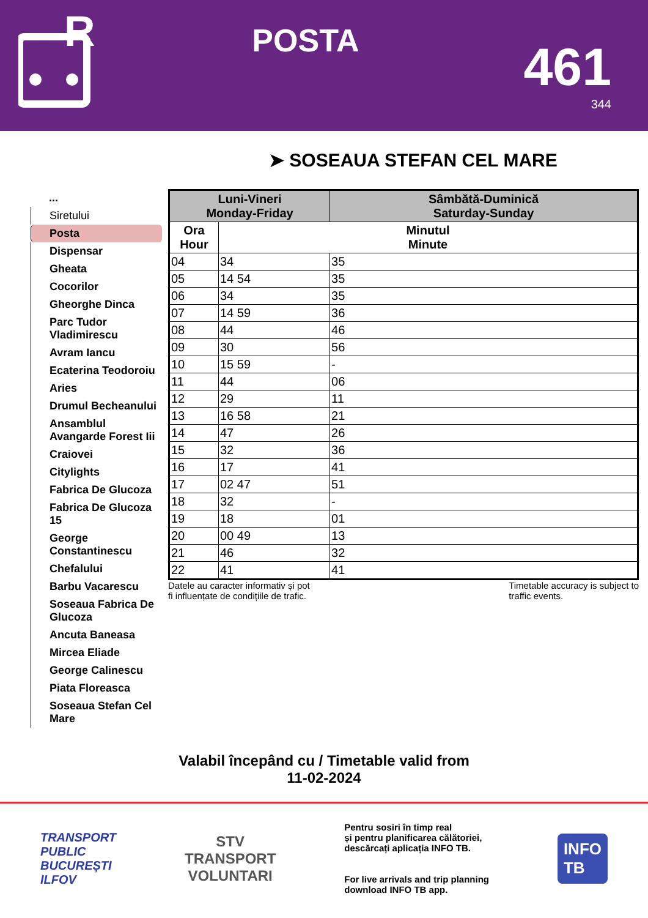R
POSTA
461
344
➤ SOSEAUA STEFAN CEL MARE
...
Siretului
Posta
Dispensar
Gheata
Cocorilor
Gheorghe Dinca
Parc Tudor Vladimirescu
Avram Iancu
Ecaterina Teodoroiu
Aries
Drumul Becheanului
Ansamblul Avangarde Forest Iii
Craiovei
Citylights
Fabrica De Glucoza
Fabrica De Glucoza 15
George Constantinescu
Chefalului
Barbu Vacarescu
Soseaua Fabrica De Glucoza
Ancuta Baneasa
Mircea Eliade
George Calinescu
Piata Floreasca
Soseaua Stefan Cel Mare
| Luni-Vineri Monday-Friday | | Sâmbătă-Duminică Saturday-Sunday |
| --- | --- | --- |
| Ora Hour | Minutul Minute | |
| 04 | 34 | 35 |
| 05 | 14 54 | 35 |
| 06 | 34 | 35 |
| 07 | 14 59 | 36 |
| 08 | 44 | 46 |
| 09 | 30 | 56 |
| 10 | 15 59 | - |
| 11 | 44 | 06 |
| 12 | 29 | 11 |
| 13 | 16 58 | 21 |
| 14 | 47 | 26 |
| 15 | 32 | 36 |
| 16 | 17 | 41 |
| 17 | 02 47 | 51 |
| 18 | 32 | - |
| 19 | 18 | 01 |
| 20 | 00 49 | 13 |
| 21 | 46 | 32 |
| 22 | 41 | 41 |
Datele au caracter informativ și pot
fi influențate de condițiile de trafic.
Timetable accuracy is subject to
traffic events.
Valabil începând cu / Timetable valid from
11-02-2024
TRANSPORT
PUBLIC
BUCUREȘTI
ILFOV
STV
TRANSPORT
VOLUNTARI
Pentru sosiri în timp real
și pentru planificarea călătoriei,
descărcați aplicația INFO TB.
For live arrivals and trip planning
download INFO TB app.
INFO
TB